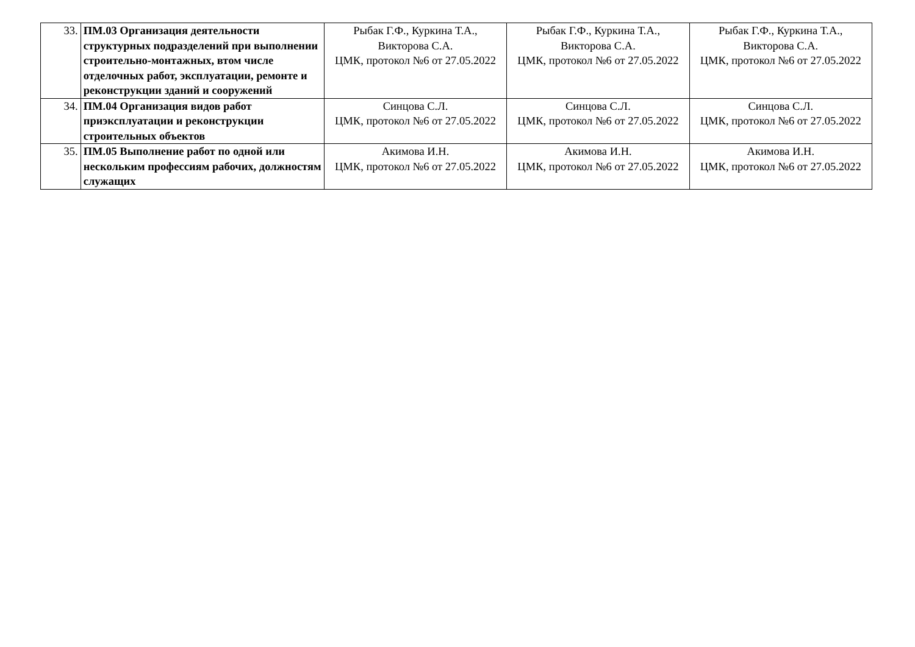| 33. | ПМ.03 Организация деятельности структурных подразделений при выполнении строительно-монтажных, втом числе отделочных работ, эксплуатации, ремонте и реконструкции зданий и сооружений | Рыбак Г.Ф., Куркина Т.А., Викторова С.А. ЦМК, протокол №6 от 27.05.2022 | Рыбак Г.Ф., Куркина Т.А., Викторова С.А. ЦМК, протокол №6 от 27.05.2022 | Рыбак Г.Ф., Куркина Т.А., Викторова С.А. ЦМК, протокол №6 от 27.05.2022 |
| 34. | ПМ.04 Организация видов работ приэксплуатации и реконструкции строительных объектов | Синцова С.Л. ЦМК, протокол №6 от 27.05.2022 | Синцова С.Л. ЦМК, протокол №6 от 27.05.2022 | Синцова С.Л. ЦМК, протокол №6 от 27.05.2022 |
| 35. | ПМ.05 Выполнение работ по одной или нескольким профессиям рабочих, должностям служащих | Акимова И.Н. ЦМК, протокол №6 от 27.05.2022 | Акимова И.Н. ЦМК, протокол №6 от 27.05.2022 | Акимова И.Н. ЦМК, протокол №6 от 27.05.2022 |